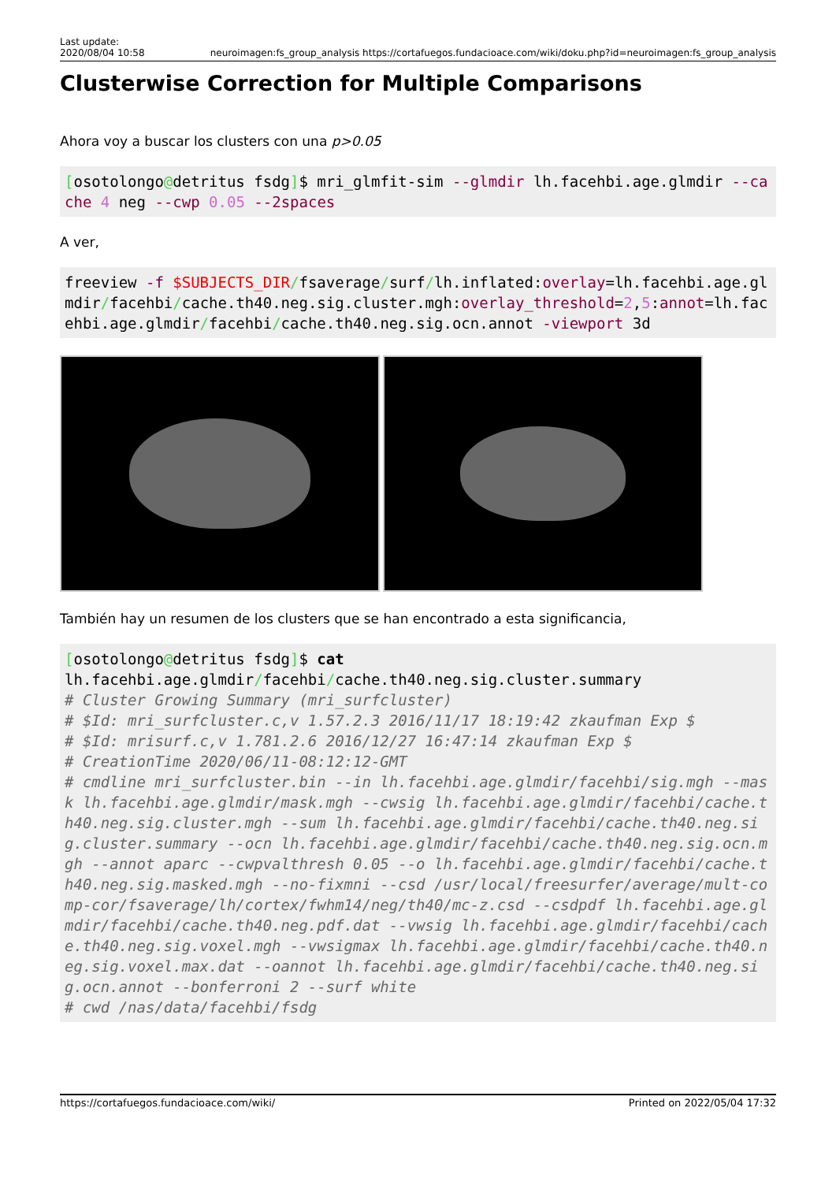Last update:
2020/08/04 10:58 neuroimagen:fs_group_analysis https://cortafuegos.fundacioace.com/wiki/doku.php?id=neuroimagen:fs_group_analysis
Clusterwise Correction for Multiple Comparisons
Ahora voy a buscar los clusters con una p>0.05
[osotolongo@detritus fsdg]$ mri_glmfit-sim --glmdir lh.facehbi.age.glmdir --cache 4 neg --cwp 0.05 --2spaces
A ver,
freeview -f $SUBJECTS_DIR/fsaverage/surf/lh.inflated:overlay=lh.facehbi.age.glmdir/facehbi/cache.th40.neg.sig.cluster.mgh:overlay_threshold=2,5:annot=lh.facehbi.age.glmdir/facehbi/cache.th40.neg.sig.ocn.annot -viewport 3d
También hay un resumen de los clusters que se han encontrado a esta significancia,
[osotolongo@detritus fsdg]$ cat
lh.facehbi.age.glmdir/facehbi/cache.th40.neg.sig.cluster.summary
# Cluster Growing Summary (mri_surfcluster)
# $Id: mri_surfcluster.c,v 1.57.2.3 2016/11/17 18:19:42 zkaufman Exp $
# $Id: mrisurf.c,v 1.781.2.6 2016/12/27 16:47:14 zkaufman Exp $
# CreationTime 2020/06/11-08:12:12-GMT
# cmdline mri_surfcluster.bin --in lh.facehbi.age.glmdir/facehbi/sig.mgh --mask lh.facehbi.age.glmdir/mask.mgh --cwsig lh.facehbi.age.glmdir/facehbi/cache.th40.neg.sig.cluster.mgh --sum lh.facehbi.age.glmdir/facehbi/cache.th40.neg.sig.cluster.summary --ocn lh.facehbi.age.glmdir/facehbi/cache.th40.neg.sig.ocn.mgh --annot aparc --cwpvalthresh 0.05 --o lh.facehbi.age.glmdir/facehbi/cache.th40.neg.sig.masked.mgh --no-fixmni --csd /usr/local/freesurfer/average/mult-comp-cor/fsaverage/lh/cortex/fwhm14/neg/th40/mc-z.csd --csdpdf lh.facehbi.age.glmdir/facehbi/cache.th40.neg.pdf.dat --vwsig lh.facehbi.age.glmdir/facehbi/cache.th40.neg.sig.voxel.mgh --vwsigmax lh.facehbi.age.glmdir/facehbi/cache.th40.neg.sig.voxel.max.dat --oannot lh.facehbi.age.glmdir/facehbi/cache.th40.neg.sig.ocn.annot --bonferroni 2 --surf white
# cwd /nas/data/facehbi/fsdg
https://cortafuegos.fundacioace.com/wiki/ Printed on 2022/05/04 17:32